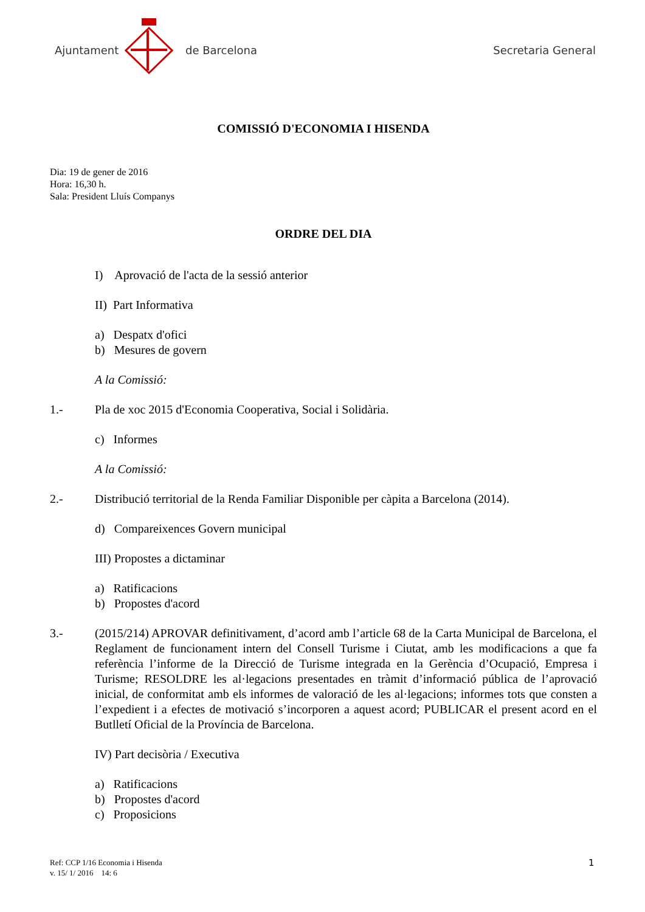Ajuntament de Barcelona Secretaria General
COMISSIÓ D'ECONOMIA I HISENDA
Dia: 19 de gener de 2016
Hora: 16,30 h.
Sala: President Lluís Companys
ORDRE DEL DIA
I) Aprovació de l'acta de la sessió anterior
II) Part Informativa
a) Despatx d'ofici
b) Mesures de govern
A la Comissió:
1.- Pla de xoc 2015 d'Economia Cooperativa, Social i Solidària.
c) Informes
A la Comissió:
2.- Distribució territorial de la Renda Familiar Disponible per càpita a Barcelona (2014).
d) Compareixences Govern municipal
III) Propostes a dictaminar
a) Ratificacions
b) Propostes d'acord
3.- (2015/214) APROVAR definitivament, d’acord amb l’article 68 de la Carta Municipal de Barcelona, el Reglament de funcionament intern del Consell Turisme i Ciutat, amb les modificacions a que fa referència l’informe de la Direcció de Turisme integrada en la Gerència d’Ocupació, Empresa i Turisme; RESOLDRE les al·legacions presentades en tràmit d’informació pública de l’aprovació inicial, de conformitat amb els informes de valoració de les al·legacions; informes tots que consten a l’expedient i a efectes de motivació s’incorporen a aquest acord; PUBLICAR el present acord en el Butlletí Oficial de la Província de Barcelona.
IV) Part decisòria / Executiva
a) Ratificacions
b) Propostes d'acord
c) Proposicions
Ref: CCP 1/16 Economia i Hisenda
v. 15/ 1/ 2016 14: 6
1